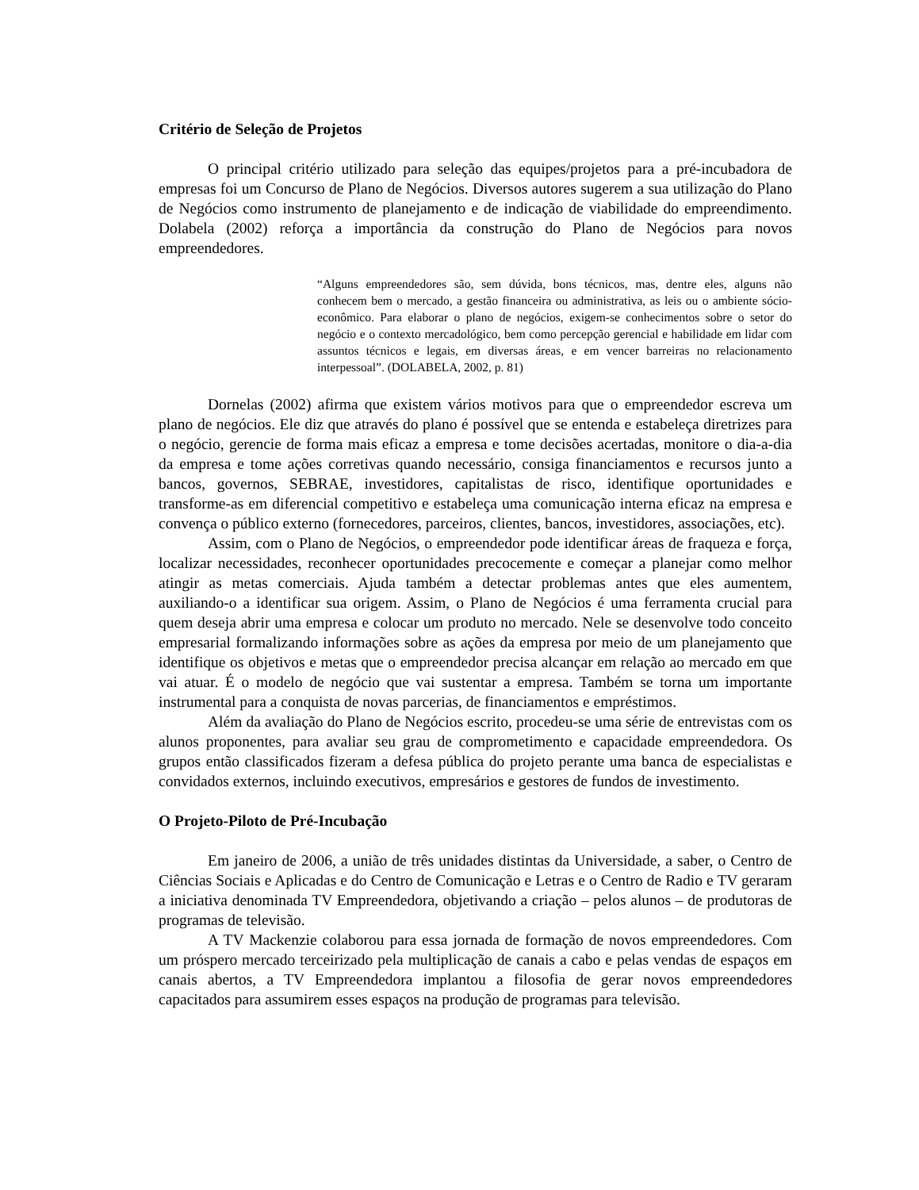Critério de Seleção de Projetos
O principal critério utilizado para seleção das equipes/projetos para a pré-incubadora de empresas foi um Concurso de Plano de Negócios. Diversos autores sugerem a sua utilização do Plano de Negócios como instrumento de planejamento e de indicação de viabilidade do empreendimento. Dolabela (2002) reforça a importância da construção do Plano de Negócios para novos empreendedores.
“Alguns empreendedores são, sem dúvida, bons técnicos, mas, dentre eles, alguns não conhecem bem o mercado, a gestão financeira ou administrativa, as leis ou o ambiente sócio-econômico. Para elaborar o plano de negócios, exigem-se conhecimentos sobre o setor do negócio e o contexto mercadológico, bem como percepção gerencial e habilidade em lidar com assuntos técnicos e legais, em diversas áreas, e em vencer barreiras no relacionamento interpessoal”. (DOLABELA, 2002, p. 81)
Dornelas (2002) afirma que existem vários motivos para que o empreendedor escreva um plano de negócios. Ele diz que através do plano é possível que se entenda e estabeleça diretrizes para o negócio, gerencie de forma mais eficaz a empresa e tome decisões acertadas, monitore o dia-a-dia da empresa e tome ações corretivas quando necessário, consiga financiamentos e recursos junto a bancos, governos, SEBRAE, investidores, capitalistas de risco, identifique oportunidades e transforme-as em diferencial competitivo e estabeleça uma comunicação interna eficaz na empresa e convença o público externo (fornecedores, parceiros, clientes, bancos, investidores, associações, etc).
Assim, com o Plano de Negócios, o empreendedor pode identificar áreas de fraqueza e força, localizar necessidades, reconhecer oportunidades precocemente e começar a planejar como melhor atingir as metas comerciais. Ajuda também a detectar problemas antes que eles aumentem, auxiliando-o a identificar sua origem. Assim, o Plano de Negócios é uma ferramenta crucial para quem deseja abrir uma empresa e colocar um produto no mercado. Nele se desenvolve todo conceito empresarial formalizando informações sobre as ações da empresa por meio de um planejamento que identifique os objetivos e metas que o empreendedor precisa alcançar em relação ao mercado em que vai atuar. É o modelo de negócio que vai sustentar a empresa. Também se torna um importante instrumental para a conquista de novas parcerias, de financiamentos e empréstimos.
Além da avaliação do Plano de Negócios escrito, procedeu-se uma série de entrevistas com os alunos proponentes, para avaliar seu grau de comprometimento e capacidade empreendedora. Os grupos então classificados fizeram a defesa pública do projeto perante uma banca de especialistas e convidados externos, incluindo executivos, empresários e gestores de fundos de investimento.
O Projeto-Piloto de Pré-Incubação
Em janeiro de 2006, a união de três unidades distintas da Universidade, a saber, o Centro de Ciências Sociais e Aplicadas e do Centro de Comunicação e Letras e o Centro de Radio e TV geraram a iniciativa denominada TV Empreendedora, objetivando a criação – pelos alunos – de produtoras de programas de televisão.
A TV Mackenzie colaborou para essa jornada de formação de novos empreendedores. Com um próspero mercado terceirizado pela multiplicação de canais a cabo e pelas vendas de espaços em canais abertos, a TV Empreendedora implantou a filosofia de gerar novos empreendedores capacitados para assumirem esses espaços na produção de programas para televisão.